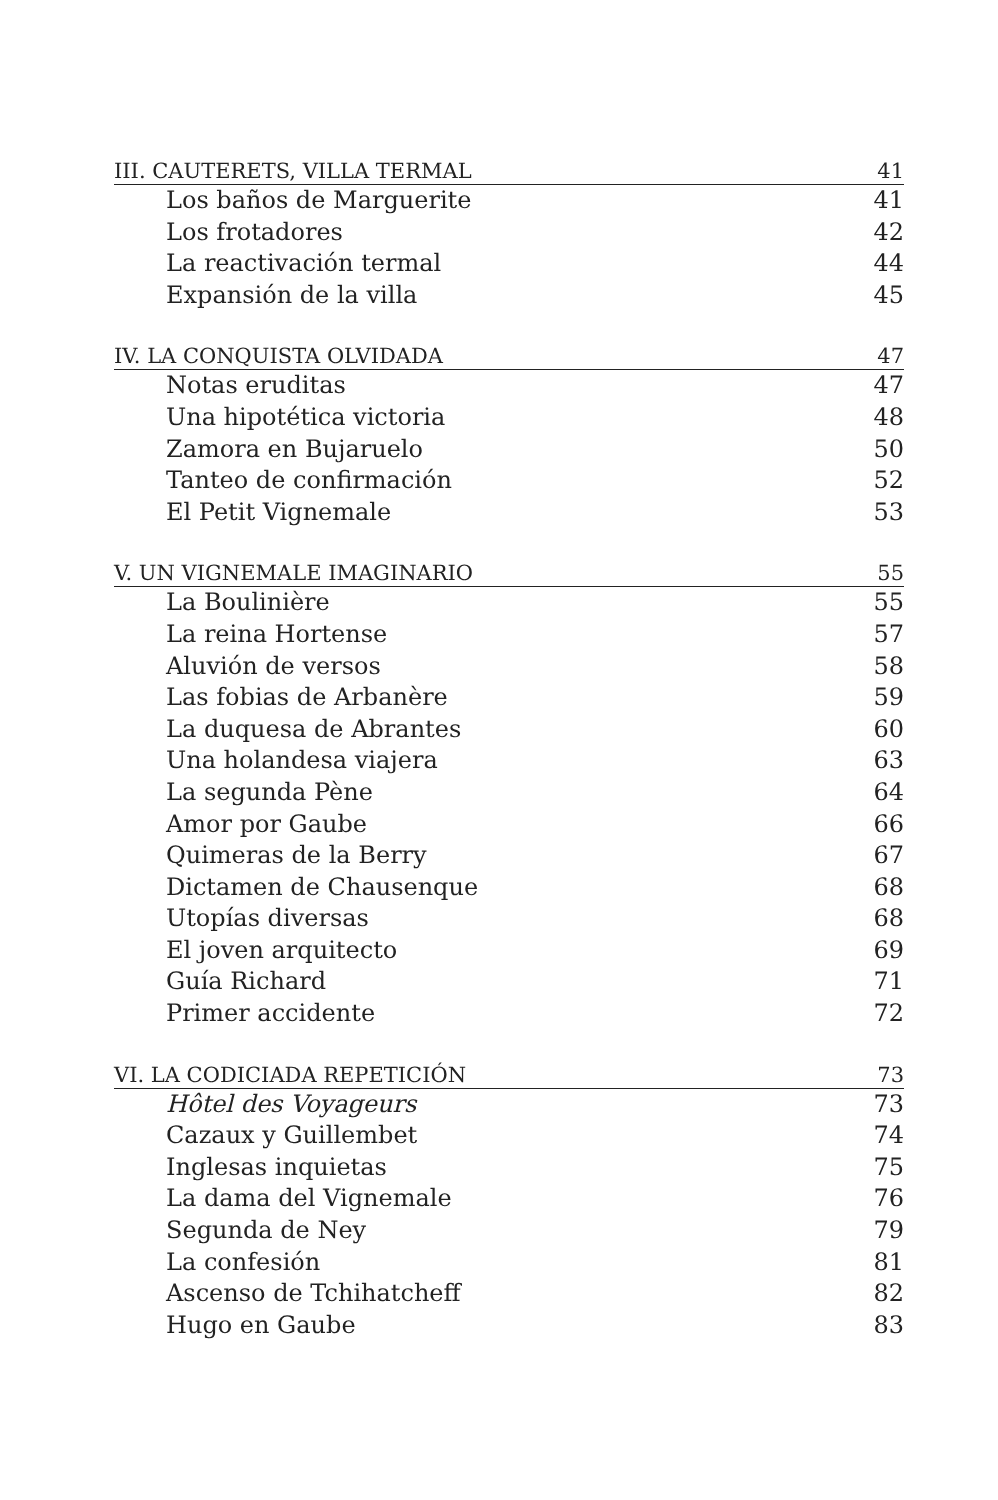III. CAUTERETS, VILLA TERMAL 41
Los baños de Marguerite 41
Los frotadores 42
La reactivación termal 44
Expansión de la villa 45
IV. LA CONQUISTA OLVIDADA 47
Notas eruditas 47
Una hipotética victoria 48
Zamora en Bujaruelo 50
Tanteo de confirmación 52
El Petit Vignemale 53
V. UN VIGNEMALE IMAGINARIO 55
La Boulinière 55
La reina Hortense 57
Aluvión de versos 58
Las fobias de Arbanère 59
La duquesa de Abrantes 60
Una holandesa viajera 63
La segunda Pène 64
Amor por Gaube 66
Quimeras de la Berry 67
Dictamen de Chausenque 68
Utopías diversas 68
El joven arquitecto 69
Guía Richard 71
Primer accidente 72
VI. LA CODICIADA REPETICIÓN 73
Hôtel des Voyageurs 73
Cazaux y Guillembet 74
Inglesas inquietas 75
La dama del Vignemale 76
Segunda de Ney 79
La confesión 81
Ascenso de Tchihatcheff 82
Hugo en Gaube 83